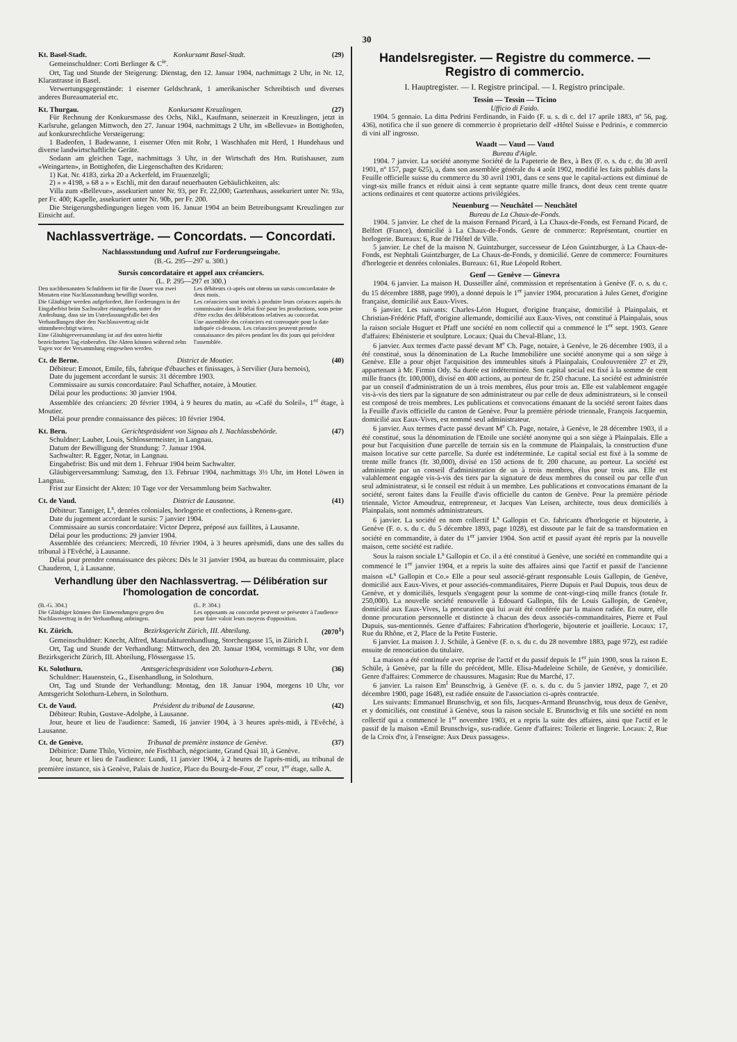30
Kt. Basel-Stadt. Konkursamt Basel-Stadt. (29)
Gemeinschuldner: Corti Berlinger & C<sup>ie</sup>.
Ort, Tag und Stunde der Steigerung: Dienstag, den 12. Januar 1904, nachmittags 2 Uhr, in Nr. 12, Klarastrasse in Basel.
Verwertungsgegenstände: 1 eiserner Geldschrank, 1 amerikanischer Schreibtisch und diverses anderes Bureaumaterial etc.
Kt. Thurgau. Konkursamt Kreuzlingen. (27)
Für Rechnung der Konkursmasse des Ochs, Nikl., Kaufmann, seinerzeit in Kreuzlingen, jetzt in Karlsruhe, gelangen Mittwoch, den 27. Januar 1904, nachmittags 2 Uhr, im «Bellevue» in Bottighofen, auf konkursrechtliche Versteigerung:
1 Badeofen, 1 Badewanne, 1 eiserner Ofen mit Rohr, 1 Waschhafen mit Herd, 1 Hundehaus und diverse landwirtschaftliche Geräte.
Sodann am gleichen Tage, nachmittags 3 Uhr, in der Wirtschaft des Hrn. Rutishauser, zum «Weingarten», in Bottighofen, die Liegenschaften des Kridaren:
1) Kat. Nr. 4183, zirka 20 a Ackerfeld, im Frauenzelgli;
2) » » 4198, » 68 a » » Eschli, mit den darauf neuerbauten Gebäulichkeiten, als:
Villa zum «Bellevue», assekuriert unter Nr. 93, per Fr. 22,000; Gartenhaus, assekuriert unter Nr. 93a, per Fr. 400; Kapelle, assekuriert unter Nr. 90b, per Fr. 200.
Die Steigerungsbedingungen liegen vom 16. Januar 1904 an beim Betreibungsamt Kreuzlingen zur Einsicht auf.
Nachlassverträge. — Concordats. — Concordati.
Nachlassstundung und Aufruf zur Forderungseingabe.
(B.-G. 295—297 u. 300.)
Sursis concordataire et appel aux créanciers.
(L. P. 295—297 et 300.)
Den nachbenannten Schuldnern ist für die Dauer von zwei Monaten eine Nachlassstundung bewilligt worden.
Die Gläubiger werden aufgefordert, ihre Forderungen in der Eingabefrist beim Sachwalter einzugeben, unter der Androhung, dass sie im Unterlassungsfalle bei den Verhandlungen über den Nachlassvertrag nicht stimmberechtigt wären.
Eine Gläubigerversammlung ist auf den unten hiefür bezeichneten Tag einberufen. Die Akten können während zehn Tagen vor der Versammlung eingesehen werden.
Les débiteurs ci-après ont obtenu un sursis concordataire de deux mois.
Les créanciers sont invités à produire leurs créances auprès du commissaire dans le délai fixé pour les productions, sous peine d'être exclus des délibérations relatives au concordat.
Une assemblée des créanciers est convoquée pour la date indiquée ci-dessous. Les créanciers peuvent prendre connaissance des pièces pendant les dix jours qui précèdent l'assemblée.
Ct. de Berne. District de Moutier. (40)
Débiteur: Emonot, Emile, fils, fabrique d'ébauches et finissages, à Servilier (Jura bernois),
Date du jugement accordant le sursis: 31 décembre 1903.
Commissaire au sursis concordataire: Paul Schaffter, notaire, à Moutier.
Délai pour les productions: 30 janvier 1904.
Assemblée des créanciers: 20 février 1904, à 9 heures du matin, au «Café du Soleil», 1<sup>er</sup> étage, à Moutier.
Délai pour prendre connaissance des pièces: 10 février 1904.
Kt. Bern. Gerichtspräsident von Signau als I. Nachlassbehörde. (47)
Schuldner: Lauber, Louis, Schlossermeister, in Langnau.
Datum der Bewilligung der Stundung: 7. Januar 1904.
Sachwalter: R. Egger, Notar, in Langnau.
Eingabefrist: Bis und mit dem 1. Februar 1904 beim Sachwalter.
Gläubigerversammlung: Samstag, den 13. Februar 1904, nachmittags 3½ Uhr, im Hotel Löwen in Langnau.
Frist zur Einsicht der Akten: 10 Tage vor der Versammlung beim Sachwalter.
Ct. de Vaud. District de Lausanne. (41)
Débiteur: Tanniger, L<sup>s</sup>, denrées coloniales, horlogerie et confections, à Renens-gare.
Date du jugement accordant le sursis: 7 janvier 1904.
Commissaire au sursis concordataire: Victor Deprez, préposé aux faillites, à Lausanne.
Délai pour les productions: 29 janvier 1904.
Assemblée des créanciers: Mercredi, 10 février 1904, à 3 heures aprèsmidi, dans une des salles du tribunal à l'Evêché, à Lausanne.
Délai pour prendre connaissance des pièces: Dès le 31 janvier 1904, au bureau du commissaire, place Chauderon, 1, à Lausanne.
Verhandlung über den Nachlassvertrag. — Délibération sur l'homologation de concordat.
(B.-G. 304.)
Die Gläubiger können ihre Einwendungen gegen den Nachlassvertrag in der Verhandlung anbringen.
(L. P. 304.)
Les opposants au concordat peuvent se présenter à l'audience pour faire valoir leurs moyens d'opposition.
Kt. Zürich. Bezirksgericht Zürich, III. Abteilung. (2070<sup>1</sup>)
Gemeinschuldner: Knecht, Alfred, Manufakturenhandlung, Storchengasse 15, in Zürich I.
Ort, Tag und Stunde der Verhandlung: Mittwoch, den 20. Januar 1904, vormittags 8 Uhr, vor dem Bezirksgericht Zürich, III. Abteilung, Flössergasse 15.
Kt. Solothurn. Amtsgerichtspräsident von Solothurn-Lebern. (36)
Schuldner: Hauenstein, G., Eisenhandlung, in Solothurn.
Ort, Tag und Stunde der Verhandlung: Montag, den 18. Januar 1904, morgens 10 Uhr, vor Amtsgericht Solothurn-Lebern, in Solothurn.
Ct. de Vaud. Président du tribunal de Lausanne. (42)
Débiteur: Rubin, Gustave-Adolphe, à Lausanne.
Jour, heure et lieu de l'audience: Samedi, 16 janvier 1904, à 3 heures après-midi, à l'Evêché, à Lausanne.
Ct. de Genève. Tribunal de première instance de Genève. (37)
Débitrice: Dame Thilo, Victoire, née Fischbach, négociante, Grand Quai 10, à Genève.
Jour, heure et lieu de l'audience: Lundi, 11 janvier 1904, à 2 heures de l'après-midi, au tribunal de première instance, sis à Genève, Palais de Justice, Place du Bourg-de-Four, 2<sup>e</sup> cour, 1<sup>er</sup> étage, salle A.
Handelsregister. — Registre du commerce. — Registro di commercio.
I. Hauptregister. — I. Registre principal. — I. Registro principale.
Tessin — Tessin — Ticino
Ufficio di Faido.
1904. 5 gennaio. La ditta Pedrini Ferdinando, in Faido (F. u. s. di c. del 17 aprile 1883, nº 56, pag. 436), notifica che il suo genere di commercio è proprietario dell' «Hôtel Suisse e Pedrini», e commercio di vini all' ingrosso.
Waadt — Vaud — Vaud
Bureau d'Aigle.
1904. 7 janvier. La société anonyme Société de la Papeterie de Bex, à Bex (F. o. s. du c. du 30 avril 1901, nº 157, page 625), a, dans son assemblée générale du 4 août 1902, modifié les faits publiés dans la Feuille officielle suisse du commerce du 30 avril 1901, dans ce sens que le capital-actions est diminué de vingt-six mille francs et réduit ainsi à cent septante quatre mille francs, dont deux cent trente quatre actions ordinaires et cent quatorze actions privilégiées.
Neuenburg — Neuchâtel — Neuchâtel
Bureau de La Chaux-de-Fonds.
1904. 5 janvier. Le chef de la maison Fernand Picard, à La Chaux-de-Fonds, est Fernand Picard, de Belfort (France), domicilié à La Chaux-de-Fonds. Genre de commerce: Représentant, courtier en horlogerie. Bureaux: 6, Rue de l'Hôtel de Ville.
5 janvier. Le chef de la maison N. Guintzburger, successeur de Léon Guintzburger, à La Chaux-de-Fonds, est Nephtali Guintzburger, de La Chaux-de-Fonds, y domicilié. Genre de commerce: Fournitures d'horlogerie et denrées coloniales. Bureaux: 61, Rue Léopold Robert.
Genf — Genève — Ginevra
1904. 6 janvier. La maison H. Dusseiller aîné, commission et représentation à Genève (F. o. s. du c. du 15 décembre 1888, page 990), a donné depuis le 1<sup>er</sup> janvier 1904, procuration à Jules Genet, d'origine française, domicilié aux Eaux-Vives.
6 janvier. Les suivants: Charles-Léon Huguet, d'origine française, domicilié à Plainpalais, et Christian-Frédéric Pfaff, d'origine allemande, domicilié aux Eaux-Vives, ont constitué à Plainpalais, sous la raison sociale Huguet et Pfaff une société en nom collectif qui a commencé le 1<sup>er</sup> sept. 1903. Genre d'affaires: Ebénisterie et soulpture. Locaux: Quai du Cheval-Blanc, 13.
6 janvier. Aux termes d'acte passé devant M<sup>e</sup> Ch. Page, notaire, à Genève, le 26 décembre 1903, il a été constitué, sous la dénomination de La Ruche Immobilière une société anonyme qui a son siège à Genève. Elle a pour objet l'acquisition des immeubles situés à Plainpalais, Coulouvrenière 27 et 29, appartenant à Mr. Firmin Ody. Sa durée est indéterminée. Son capital social est fixé à la somme de cent mille francs (fr. 100,000), divisé en 400 actions, au porteur de fr. 250 chacune. La société est administrée par un conseil d'administration de un à trois membres, élus pour trois an. Elle est valablement engagée vis-à-vis des tiers par la signature de son administrateur ou par celle de deux administrateurs, si le conseil est composé de trois membres. Les publications et convocations émanant de la société seront faites dans la Feuille d'avis officielle du canton de Genève. Pour la première période triennale, François Jacquemin, domicilié aux Eaux-Vives, est nommé seul administrateur.
6 janvier. Aux termes d'acte passé devant M<sup>e</sup> Ch. Page, notaire, à Genève, le 28 décembre 1903, il a été constitué, sous la dénomination de l'Etoile une société anonyme qui a son siège à Plainpalais. Elle a pour but l'acquisition d'une parcelle de terrain sis en la commune de Plainpalais, la construction d'une maison locative sur cette parcelle. Sa durée est indéterminée. Le capital social est fixé à la somme de trente mille francs (fr. 30,000), divisé en 150 actions de fr. 200 chacune, au porteur. La société est administrée par un conseil d'administration de un à trois membres, élus pour trois ans. Elle est valablement engagée vis-à-vis des tiers par la signature de deux membres du conseil ou par celle d'un seul administrateur, si le conseil est réduit à un membre. Les publications et convocations émanant de la société, seront faites dans la Feuille d'avis officielle du canton de Genève. Pour la première période triennale, Victor Amoudruz, entrepreneur, et Jacques Van Leisen, architecte, tous deux domiciliés à Plainpalais, sont nommés administrateurs.
6 janvier. La société en nom collectif L<sup>s</sup> Gallopin et Co. fabricants d'horlogerie et bijouterie, à Genève (F. o. s. du c. du 5 décembre 1893, page 1028), est dissoute par le fait de sa transformation en société en commandite, à dater du 1<sup>er</sup> janvier 1904. Son actif et passif ayant été repris par la nouvelle maison, cette société est radiée.
Sous la raison sociale L<sup>s</sup> Gallopin et Co. il a été constitué à Genève, une société en commandite qui a commencé le 1<sup>er</sup> janvier 1904, et a repris la suite des affaires ainsi que l'actif et passif de l'ancienne maison «L<sup>s</sup> Gallopin et Co.» Elle a pour seul associé-gérant responsable Louis Gallopin, de Genève, domicilié aux Eaux-Vives, et pour associés-commanditaires, Pierre Dupuis et Paul Dupuis, tous deux de Genève, et y domiciliés, lesquels s'engagent pour la somme de cent-vingt-cinq mille francs (totale fr. 250,000). La nouvelle société renouvelle à Edouard Gallopin, fils de Louis Gallopin, de Genève, domicilié aux Eaux-Vives, la procuration qui lui avait été conférée par la maison radiée. En outre, elle donne procuration personnelle et distincte à chacun des deux associés-commanditaires, Pierre et Paul Dupuis, sus-mentionnés. Genre d'affaires: Fabrication d'horlogerie, bijouterie et joaillerie. Locaux: 17, Rue du Rhône, et 2, Place de la Petite Fusterie.
6 janvier. La maison J. J. Schüle, à Genève (F. o. s. du c. du 28 novembre 1883, page 972), est radiée ensuite de renonciation du titulaire.
La maison a été continuée avec reprise de l'actif et du passif depuis le 1<sup>er</sup> juin 1900, sous la raison E. Schüle, à Genève, par la fille du précédent, Mlle. Elisa-Madeleine Schüle, de Genève, y domiciliée. Genre d'affaires: Commerce de chaussures. Magasin: Rue du Marché, 17.
6 janvier. La raison Em<sup>l</sup> Brunschvig, à Genève (F. o. s. du c. du 5 janvier 1892, page 7, et 20 décembre 1900, page 1648), est radiée ensuite de l'association ci-après contractée.
Les suivants: Emmanuel Brunschvig, et son fils, Jacques-Armand Brunschvig, tous deux de Genève, et y domiciliés, ont constitué à Genève, sous la raison sociale E. Brunschvig et fils une société en nom collectif qui a commencé le 1<sup>er</sup> novembre 1903, et a repris la suite des affaires, ainsi que l'actif et le passif de la maison «Emil Brunschvig», sus-radiée. Genre d'affaires: Toilerie et lingerie. Locaux: 2, Rue de la Croix d'or, à l'enseigne: Aux Deux passages».